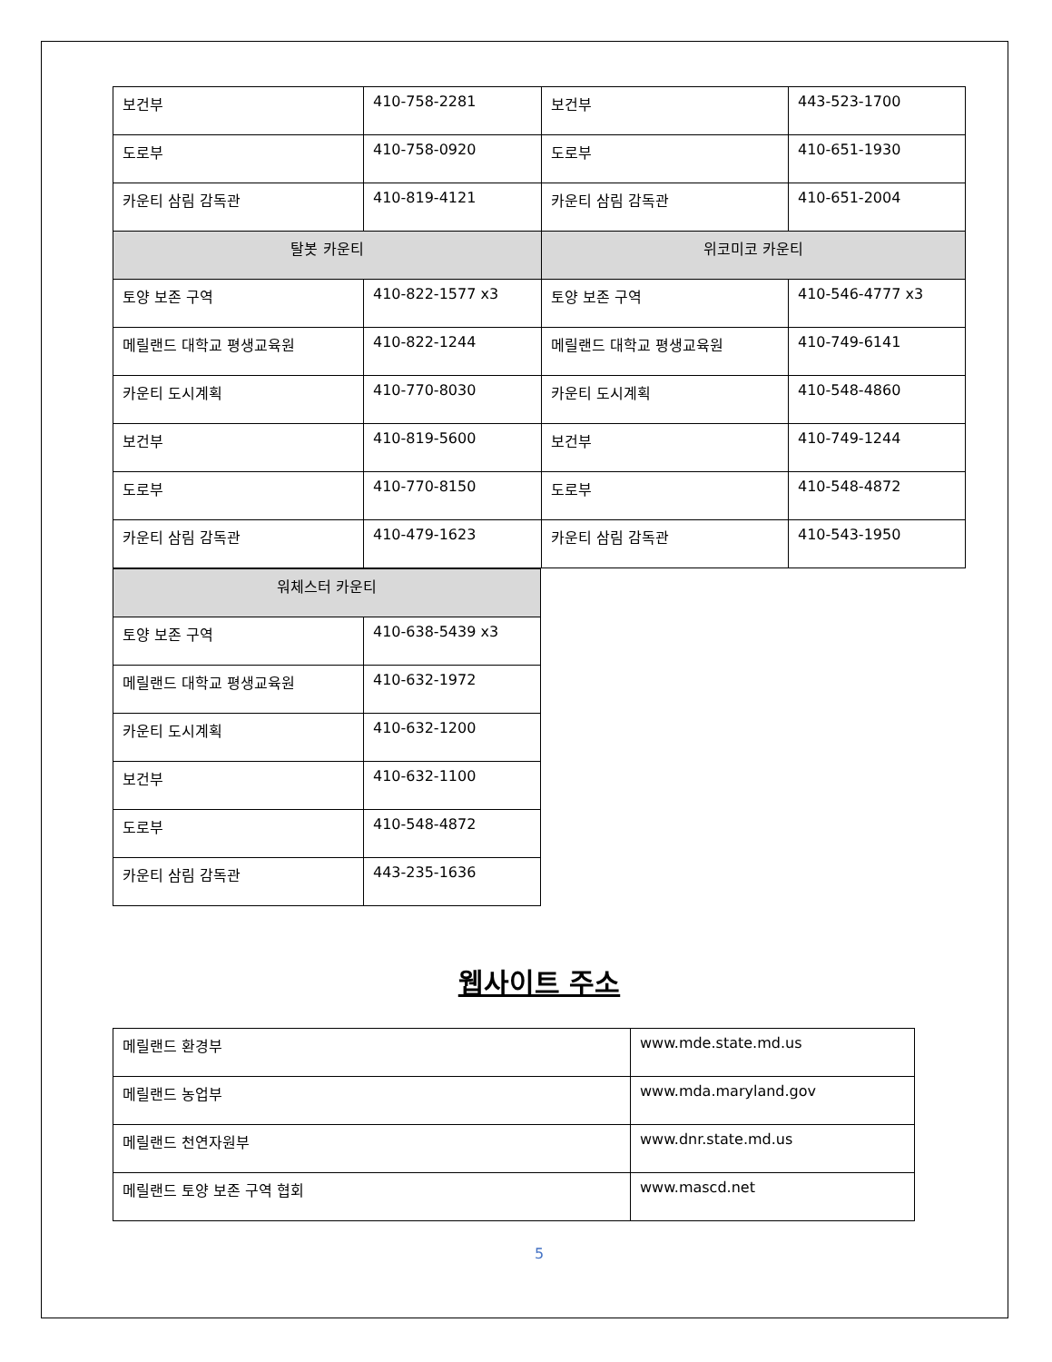| 보건부 | 410-758-2281 | 보건부 | 443-523-1700 |
| 도로부 | 410-758-0920 | 도로부 | 410-651-1930 |
| 카운티 삼림 감독관 | 410-819-4121 | 카운티 삼림 감독관 | 410-651-2004 |
| 탈봇 카운티 | | 위코미코 카운티 | |
| 토양 보존 구역 | 410-822-1577 x3 | 토양 보존 구역 | 410-546-4777 x3 |
| 메릴랜드 대학교 평생교육원 | 410-822-1244 | 메릴랜드 대학교 평생교육원 | 410-749-6141 |
| 카운티 도시계획 | 410-770-8030 | 카운티 도시계획 | 410-548-4860 |
| 보건부 | 410-819-5600 | 보건부 | 410-749-1244 |
| 도로부 | 410-770-8150 | 도로부 | 410-548-4872 |
| 카운티 삼림 감독관 | 410-479-1623 | 카운티 삼림 감독관 | 410-543-1950 |
| 워체스터 카운티 | |
| 토양 보존 구역 | 410-638-5439 x3 |
| 메릴랜드 대학교 평생교육원 | 410-632-1972 |
| 카운티 도시계획 | 410-632-1200 |
| 보건부 | 410-632-1100 |
| 도로부 | 410-548-4872 |
| 카운티 삼림 감독관 | 443-235-1636 |
웹사이트 주소
| 메릴랜드 환경부 | www.mde.state.md.us |
| 메릴랜드 농업부 | www.mda.maryland.gov |
| 메릴랜드 천연자원부 | www.dnr.state.md.us |
| 메릴랜드 토양 보존 구역 협회 | www.mascd.net |
5